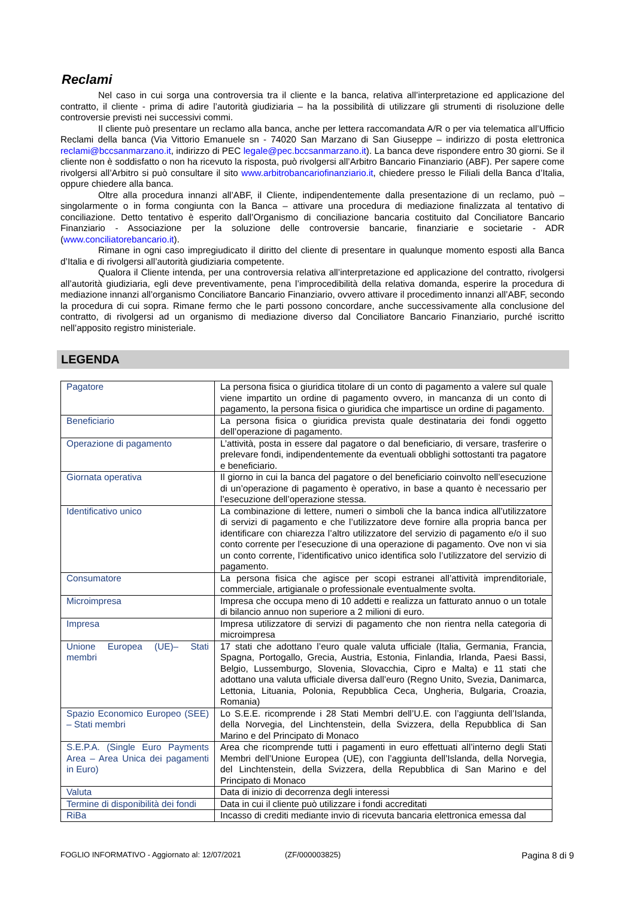Reclami
Nel caso in cui sorga una controversia tra il cliente e la banca, relativa all’interpretazione ed applicazione del contratto, il cliente - prima di adire l’autorità giudiziaria – ha la possibilità di utilizzare gli strumenti di risoluzione delle controversie previsti nei successivi commi.
Il cliente può presentare un reclamo alla banca, anche per lettera raccomandata A/R o per via telematica all’Ufficio Reclami della banca (Via Vittorio Emanuele sn - 74020 San Marzano di San Giuseppe – indirizzo di posta elettronica reclami@bccsanmarzano.it, indirizzo di PEC legale@pec.bccsanmarzano.it). La banca deve rispondere entro 30 giorni. Se il cliente non è soddisfatto o non ha ricevuto la risposta, può rivolgersi all’Arbitro Bancario Finanziario (ABF). Per sapere come rivolgersi all’Arbitro si può consultare il sito www.arbitrobancariofinanziario.it, chiedere presso le Filiali della Banca d’Italia, oppure chiedere alla banca.
Oltre alla procedura innanzi all’ABF, il Cliente, indipendentemente dalla presentazione di un reclamo, può – singolarmente o in forma congiunta con la Banca – attivare una procedura di mediazione finalizzata al tentativo di conciliazione. Detto tentativo è esperito dall’Organismo di conciliazione bancaria costituito dal Conciliatore Bancario Finanziario - Associazione per la soluzione delle controversie bancarie, finanziarie e societarie - ADR (www.conciliatorebancario.it).
Rimane in ogni caso impregiudicato il diritto del cliente di presentare in qualunque momento esposti alla Banca d’Italia e di rivolgersi all’autorità giudiziaria competente.
Qualora il Cliente intenda, per una controversia relativa all’interpretazione ed applicazione del contratto, rivolgersi all’autorità giudiziaria, egli deve preventivamente, pena l’improcedibilità della relativa domanda, esperire la procedura di mediazione innanzi all’organismo Conciliatore Bancario Finanziario, ovvero attivare il procedimento innanzi all’ABF, secondo la procedura di cui sopra. Rimane fermo che le parti possono concordare, anche successivamente alla conclusione del contratto, di rivolgersi ad un organismo di mediazione diverso dal Conciliatore Bancario Finanziario, purché iscritto nell’apposito registro ministeriale.
LEGENDA
| Pagatore | La persona fisica o giuridica titolare di un conto di pagamento a valere sul quale viene impartito un ordine di pagamento ovvero, in mancanza di un conto di pagamento, la persona fisica o giuridica che impartisce un ordine di pagamento. |
| Beneficiario | La persona fisica o giuridica prevista quale destinataria dei fondi oggetto dell’operazione di pagamento. |
| Operazione di pagamento | L’attività, posta in essere dal pagatore o dal beneficiario, di versare, trasferire o prelevare fondi, indipendentemente da eventuali obblighi sottostanti tra pagatore e beneficiario. |
| Giornata operativa | Il giorno in cui la banca del pagatore o del beneficiario coinvolto nell’esecuzione di un’operazione di pagamento è operativo, in base a quanto è necessario per l’esecuzione dell’operazione stessa. |
| Identificativo unico | La combinazione di lettere, numeri o simboli che la banca indica all’utilizzatore di servizi di pagamento e che l’utilizzatore deve fornire alla propria banca per identificare con chiarezza l’altro utilizzatore del servizio di pagamento e/o il suo conto corrente per l’esecuzione di una operazione di pagamento. Ove non vi sia un conto corrente, l’identificativo unico identifica solo l’utilizzatore del servizio di pagamento. |
| Consumatore | La persona fisica che agisce per scopi estranei all’attività imprenditoriale, commerciale, artigianale o professionale eventualmente svolta. |
| Microimpresa | Impresa che occupa meno di 10 addetti e realizza un fatturato annuo o un totale di bilancio annuo non superiore a 2 milioni di euro. |
| Impresa | Impresa utilizzatore di servizi di pagamento che non rientra nella categoria di microimpresa |
| Unione Europea (UE)– Stati membri | 17 stati che adottano l’euro quale valuta ufficiale (Italia, Germania, Francia, Spagna, Portogallo, Grecia, Austria, Estonia, Finlandia, Irlanda, Paesi Bassi, Belgio, Lussemburgo, Slovenia, Slovacchia, Cipro e Malta) e 11 stati che adottano una valuta ufficiale diversa dall’euro (Regno Unito, Svezia, Danimarca, Lettonia, Lituania, Polonia, Repubblica Ceca, Ungheria, Bulgaria, Croazia, Romania) |
| Spazio Economico Europeo (SEE) – Stati membri | Lo S.E.E. ricomprende i 28 Stati Membri dell’U.E. con l’aggiunta dell’Islanda, della Norvegia, del Linchtenstein, della Svizzera, della Repubblica di San Marino e del Principato di Monaco |
| S.E.P.A. (Single Euro Payments Area – Area Unica dei pagamenti in Euro) | Area che ricomprende tutti i pagamenti in euro effettuati all’interno degli Stati Membri dell’Unione Europea (UE), con l’aggiunta dell’Islanda, della Norvegia, del Linchtenstein, della Svizzera, della Repubblica di San Marino e del Principato di Monaco |
| Valuta | Data di inizio di decorrenza degli interessi |
| Termine di disponibilità dei fondi | Data in cui il cliente può utilizzare i fondi accreditati |
| RiBa | Incasso di crediti mediante invio di ricevuta bancaria elettronica emessa dal |
FOGLIO INFORMATIVO - Aggiornato al: 12/07/2021 (ZF/000003825) Pagina 8 di 9